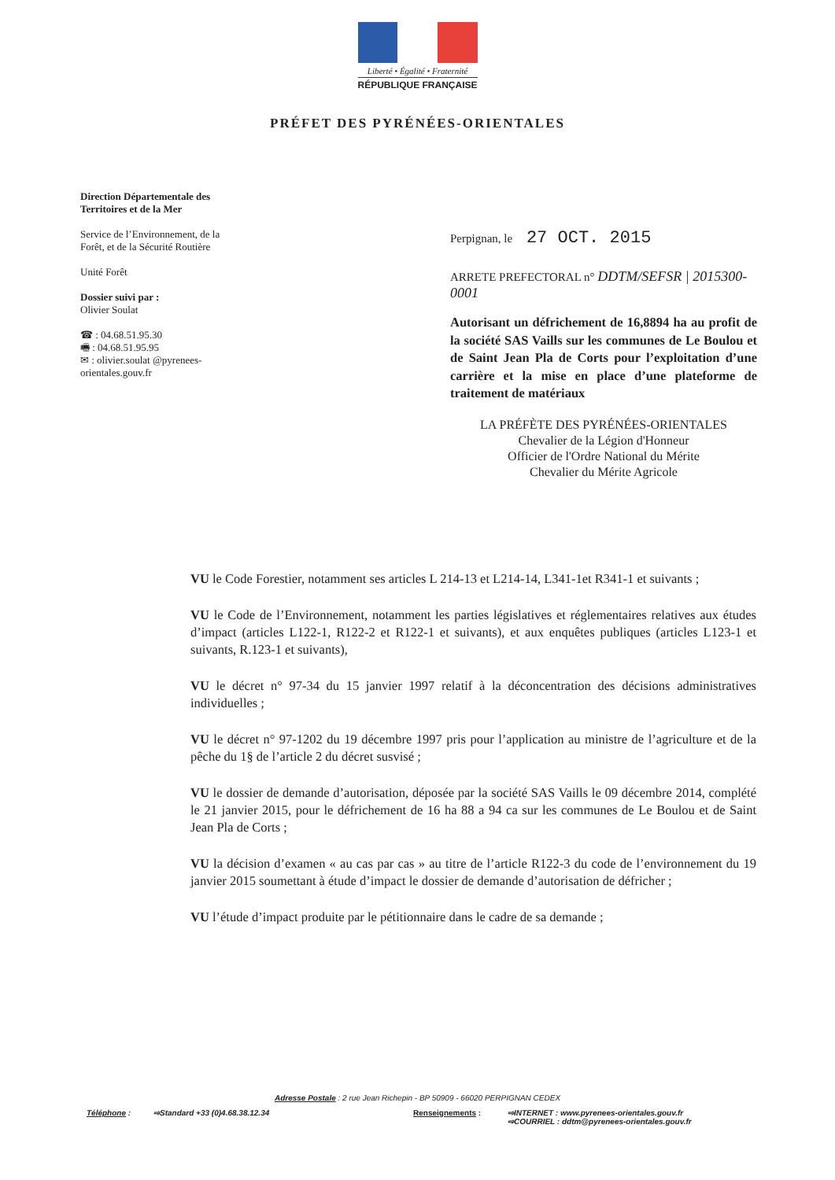Liberté • Égalité • Fraternité
RÉPUBLIQUE FRANÇAISE
PRÉFET DES PYRÉNÉES-ORIENTALES
Direction Départementale des Territoires et de la Mer
Service de l’Environnement, de la Forêt, et de la Sécurité Routière
Unité Forêt
Dossier suivi par :
Olivier Soulat
☎ : 04.68.51.95.30
🖷 : 04.68.51.95.95
✉ : olivier.soulat @pyrenees-orientales.gouv.fr
Perpignan, le 27 OCT. 2015
ARRETE PREFECTORAL n° DDTM/SEFSR | 2015300-0001
Autorisant un défrichement de 16,8894 ha au profit de la société SAS Vaills sur les communes de Le Boulou et de Saint Jean Pla de Corts pour l’exploitation d’une carrière et la mise en place d’une plateforme de traitement de matériaux
LA PRÉFÈTE DES PYRÉNÉES-ORIENTALES
Chevalier de la Légion d'Honneur
Officier de l'Ordre National du Mérite
Chevalier du Mérite Agricole
VU le Code Forestier, notamment ses articles L 214-13 et L214-14, L341-1et R341-1 et suivants ;
VU le Code de l’Environnement, notamment les parties législatives et réglementaires relatives aux études d’impact (articles L122-1, R122-2 et R122-1 et suivants), et aux enquêtes publiques (articles L123-1 et suivants, R.123-1 et suivants),
VU le décret n° 97-34 du 15 janvier 1997 relatif à la déconcentration des décisions administratives individuelles ;
VU le décret n° 97-1202 du 19 décembre 1997 pris pour l’application au ministre de l’agriculture et de la pêche du 1§ de l’article 2 du décret susvisé ;
VU le dossier de demande d’autorisation, déposée par la société SAS Vaills le 09 décembre 2014, complété le 21 janvier 2015, pour le défrichement de 16 ha 88 a 94 ca sur les communes de Le Boulou et de Saint Jean Pla de Corts ;
VU la décision d’examen « au cas par cas » au titre de l’article R122-3 du code de l’environnement du 19 janvier 2015 soumettant à étude d’impact le dossier de demande d’autorisation de défricher ;
VU l’étude d’impact produite par le pétitionnaire dans le cadre de sa demande ;
Adresse Postale : 2 rue Jean Richepin - BP 50909 - 66020 PERPIGNAN CEDEX
Téléphone : ⇨Standard +33 (0)4.68.38.12.34 Renseignements : ⇨INTERNET : www.pyrenees-orientales.gouv.fr
⇨COURRIEL : ddtm@pyrenees-orientales.gouv.fr